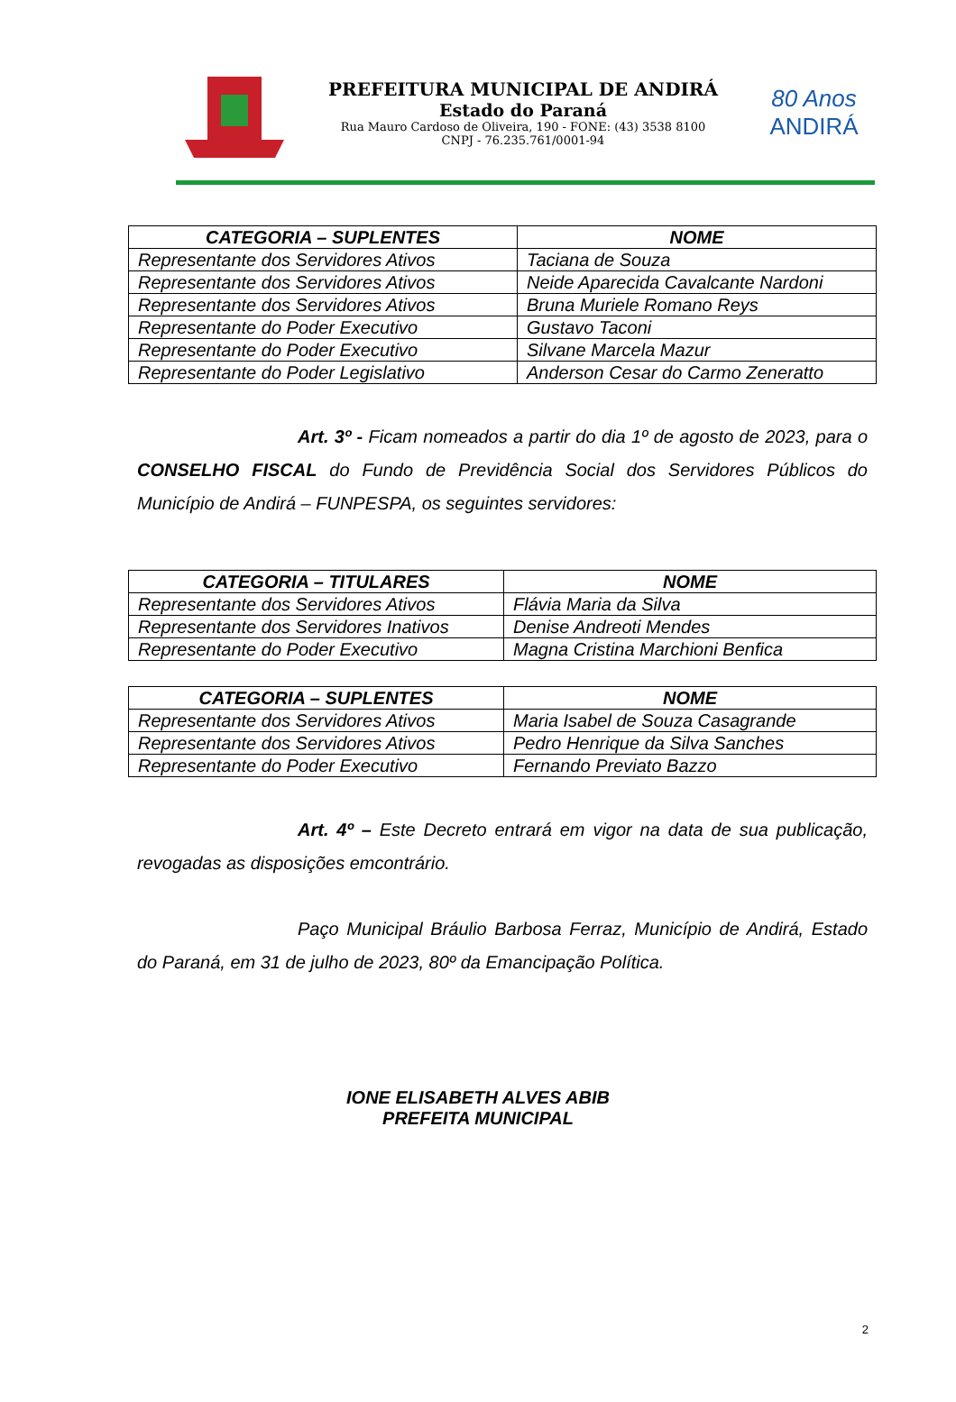PREFEITURA MUNICIPAL DE ANDIRÁ
Estado do Paraná
Rua Mauro Cardoso de Oliveira, 190 - FONE: (43) 3538 8100
CNPJ - 76.235.761/0001-94
80 Anos
ANDIRÁ
| CATEGORIA – SUPLENTES | NOME |
| --- | --- |
| Representante dos Servidores Ativos | Taciana de Souza |
| Representante dos Servidores Ativos | Neide Aparecida Cavalcante Nardoni |
| Representante dos Servidores Ativos | Bruna Muriele Romano Reys |
| Representante do Poder Executivo | Gustavo Taconi |
| Representante do Poder Executivo | Silvane Marcela Mazur |
| Representante do Poder Legislativo | Anderson Cesar do Carmo Zeneratto |
Art. 3º - Ficam nomeados a partir do dia 1º de agosto de 2023, para o CONSELHO FISCAL do Fundo de Previdência Social dos Servidores Públicos do Município de Andirá – FUNPESPA, os seguintes servidores:
| CATEGORIA – TITULARES | NOME |
| --- | --- |
| Representante dos Servidores Ativos | Flávia Maria da Silva |
| Representante dos Servidores Inativos | Denise Andreoti Mendes |
| Representante do Poder Executivo | Magna Cristina Marchioni Benfica |
| CATEGORIA – SUPLENTES | NOME |
| --- | --- |
| Representante dos Servidores Ativos | Maria Isabel de Souza Casagrande |
| Representante dos Servidores Ativos | Pedro Henrique da Silva Sanches |
| Representante do Poder Executivo | Fernando Previato Bazzo |
Art. 4º – Este Decreto entrará em vigor na data de sua publicação, revogadas as disposições emcontrário.
Paço Municipal Bráulio Barbosa Ferraz, Município de Andirá, Estado do Paraná, em 31 de julho de 2023, 80º da Emancipação Política.
IONE ELISABETH ALVES ABIB
PREFEITA MUNICIPAL
2